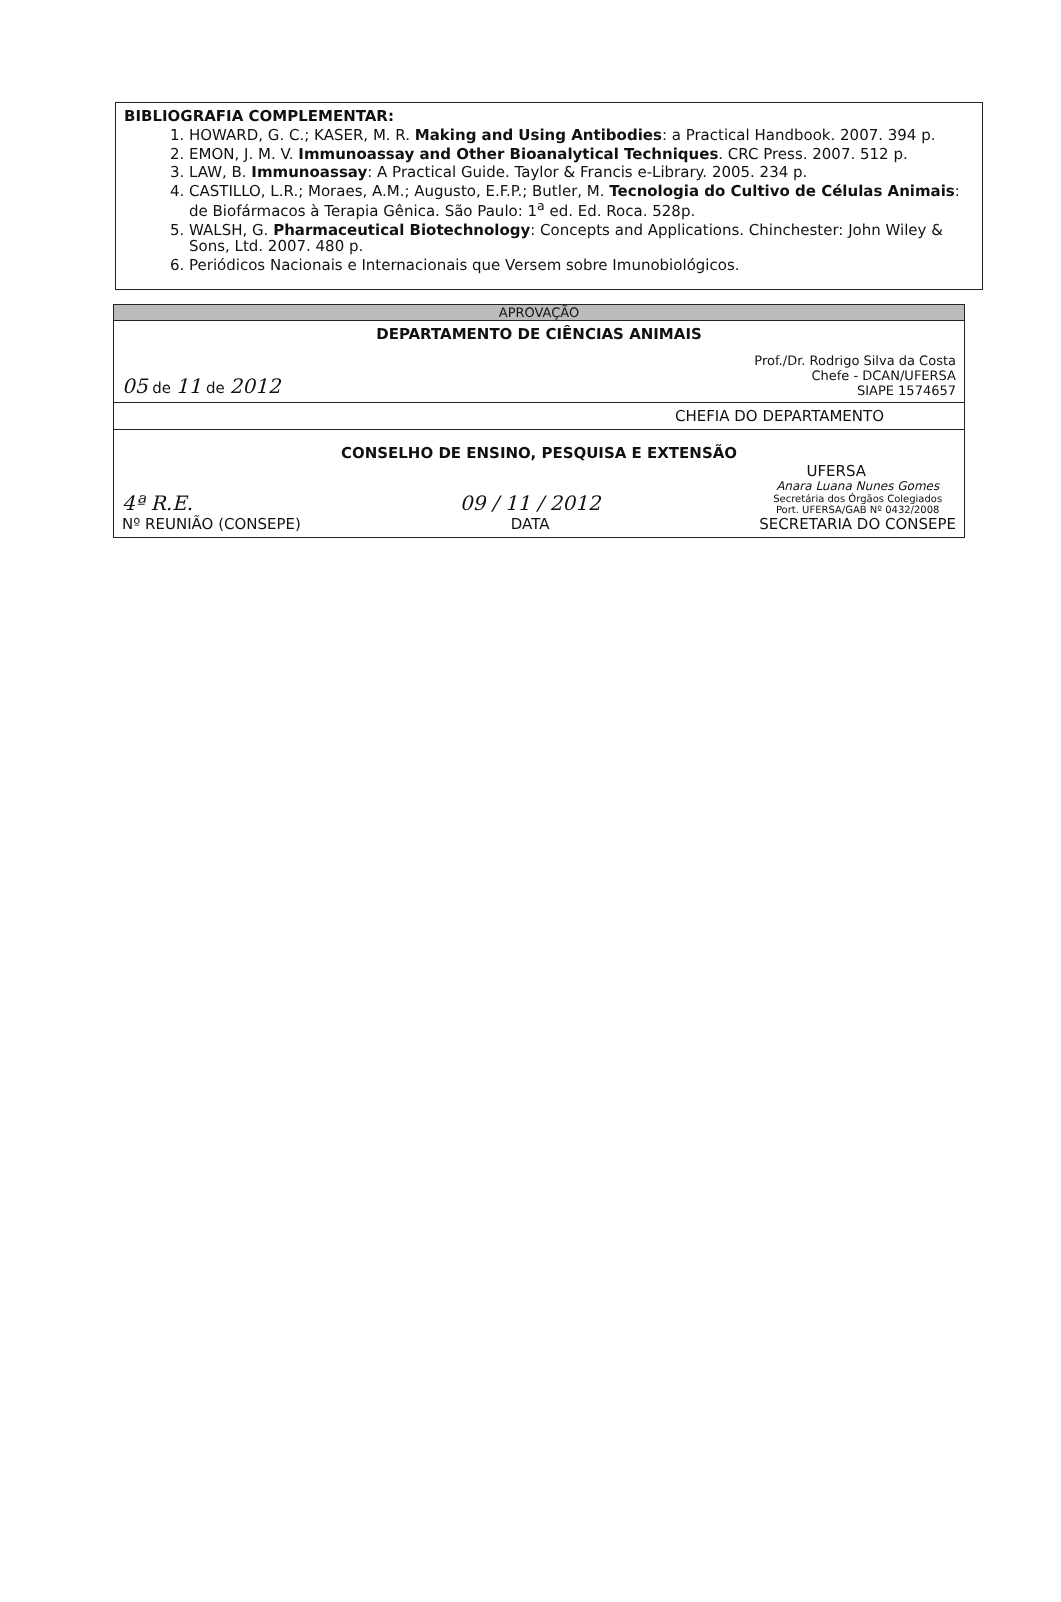BIBLIOGRAFIA COMPLEMENTAR:
1. HOWARD, G. C.; KASER, M. R. Making and Using Antibodies: a Practical Handbook. 2007. 394 p.
2. EMON, J. M. V. Immunoassay and Other Bioanalytical Techniques. CRC Press. 2007. 512 p.
3. LAW, B. Immunoassay: A Practical Guide. Taylor & Francis e-Library. 2005. 234 p.
4. CASTILLO, L.R.; Moraes, A.M.; Augusto, E.F.P.; Butler, M. Tecnologia do Cultivo de Células Animais: de Biofármacos à Terapia Gênica. São Paulo: 1<sup>a</sup> ed. Ed. Roca. 528p.
5. WALSH, G. Pharmaceutical Biotechnology: Concepts and Applications. Chinchester: John Wiley & Sons, Ltd. 2007. 480 p.
6. Periódicos Nacionais e Internacionais que Versem sobre Imunobiológicos.
| APROVAÇÃO |
| DEPARTAMENTO DE CIÊNCIAS ANIMAIS 05 de 11 de 2012 Prof./Dr. Rodrigo Silva da Costa Chefe - DCAN/UFERSA SIAPE 1574657 |
| CHEFIA DO DEPARTAMENTO |
| CONSELHO DE ENSINO, PESQUISA E EXTENSÃO UFERSA 4ª R.E. Nº REUNIÃO (CONSEPE) 09 / 11 / 2012 DATA Anara Luana Nunes Gomes Secretária dos Órgãos Colegiados Port. UFERSA/GAB Nº 0432/2008 SECRETARIA DO CONSEPE |